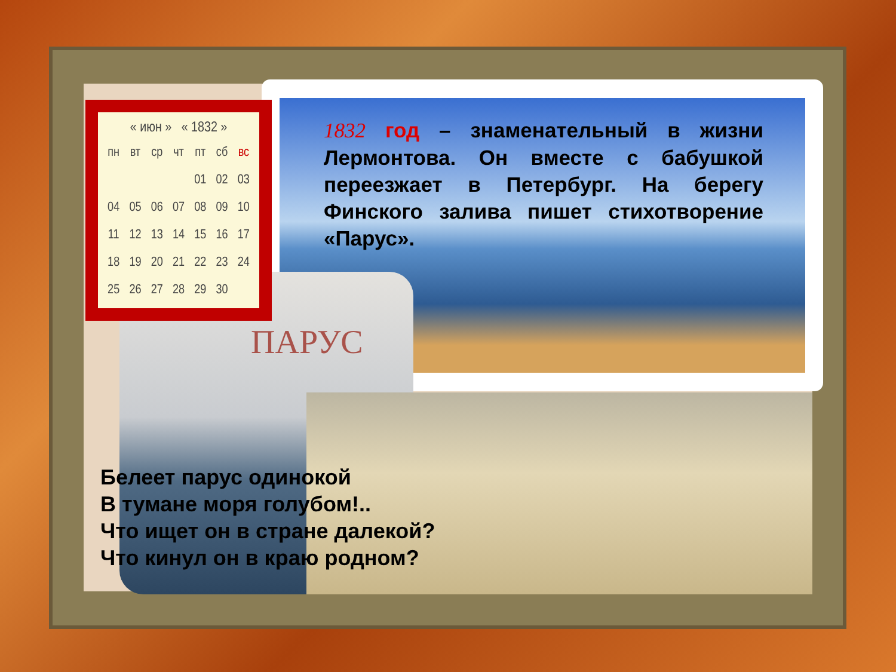ПАРУС
« июн » « 1832 »
| пн | вт | ср | чт | пт | сб | вс |
| --- | --- | --- | --- | --- | --- | --- |
| | | | | 01 | 02 | 03 |
| 04 | 05 | 06 | 07 | 08 | 09 | 10 |
| 11 | 12 | 13 | 14 | 15 | 16 | 17 |
| 18 | 19 | 20 | 21 | 22 | 23 | 24 |
| 25 | 26 | 27 | 28 | 29 | 30 | |
1832 год – знаменательный в жизни Лермонтова. Он вместе с бабушкой переезжает в Петербург. На берегу Финского залива пишет стихотворение «Парус».
Белеет парус одинокой
В тумане моря голубом!..
Что ищет он в стране далекой?
Что кинул он в краю родном?